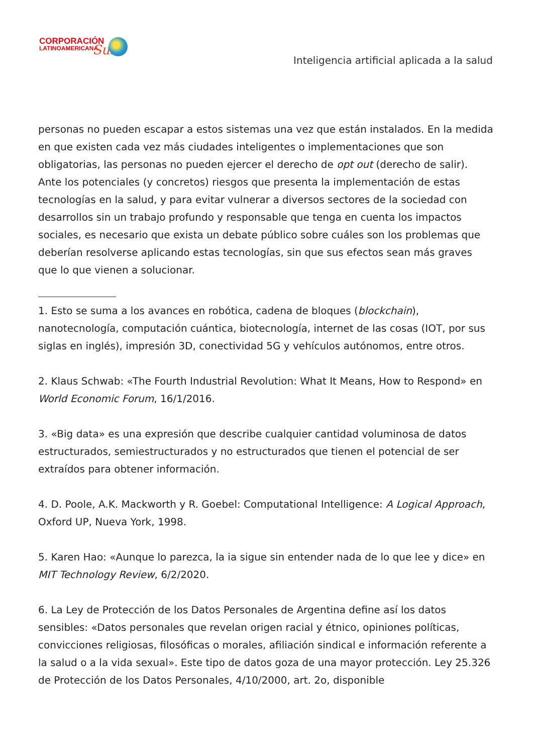CORPORACIÓN
LATINOAMERICANA
Sur
Inteligencia artificial aplicada a la salud
personas no pueden escapar a estos sistemas una vez que están instalados. En la medida en que existen cada vez más ciudades inteligentes o implementaciones que son obligatorias, las personas no pueden ejercer el derecho de opt out (derecho de salir). Ante los potenciales (y concretos) riesgos que presenta la implementación de estas tecnologías en la salud, y para evitar vulnerar a diversos sectores de la sociedad con desarrollos sin un trabajo profundo y responsable que tenga en cuenta los impactos sociales, es necesario que exista un debate público sobre cuáles son los problemas que deberían resolverse aplicando estas tecnologías, sin que sus efectos sean más graves que lo que vienen a solucionar.
1. Esto se suma a los avances en robótica, cadena de bloques (blockchain), nanotecnología, computación cuántica, biotecnología, internet de las cosas (IOT, por sus siglas en inglés), impresión 3D, conectividad 5G y vehículos autónomos, entre otros.
2. Klaus Schwab: «The Fourth Industrial Revolution: What It Means, How to Respond» en World Economic Forum, 16/1/2016.
3. «Big data» es una expresión que describe cualquier cantidad voluminosa de datos estructurados, semiestructurados y no estructurados que tienen el potencial de ser extraídos para obtener información.
4. D. Poole, A.K. Mackworth y R. Goebel: Computational Intelligence: A Logical Approach, Oxford UP, Nueva York, 1998.
5. Karen Hao: «Aunque lo parezca, la ia sigue sin entender nada de lo que lee y dice» en MIT Technology Review, 6/2/2020.
6. La Ley de Protección de los Datos Personales de Argentina define así los datos sensibles: «Datos personales que revelan origen racial y étnico, opiniones políticas, convicciones religiosas, filosóficas o morales, afiliación sindical e información referente a la salud o a la vida sexual». Este tipo de datos goza de una mayor protección. Ley 25.326 de Protección de los Datos Personales, 4/10/2000, art. 2o, disponible